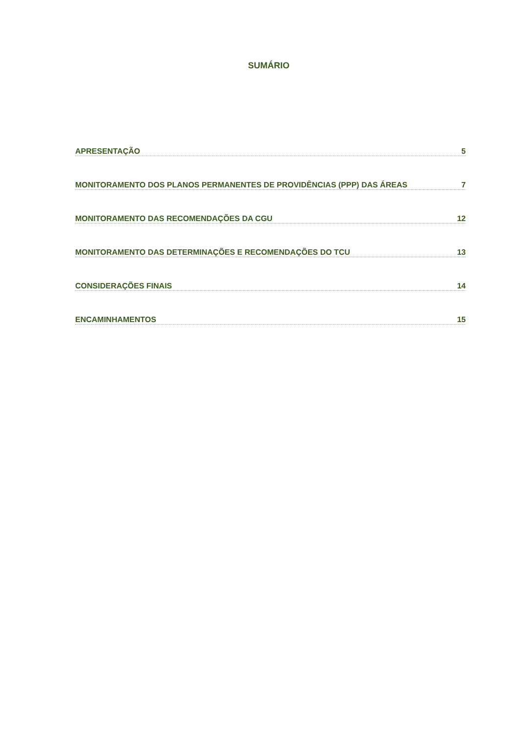SUMÁRIO
APRESENTAÇÃO 5
MONITORAMENTO DOS PLANOS PERMANENTES DE PROVIDÊNCIAS (PPP) DAS ÁREAS 7
MONITORAMENTO DAS RECOMENDAÇÕES DA CGU 12
MONITORAMENTO DAS DETERMINAÇÕES E RECOMENDAÇÕES DO TCU 13
CONSIDERAÇÕES FINAIS 14
ENCAMINHAMENTOS 15